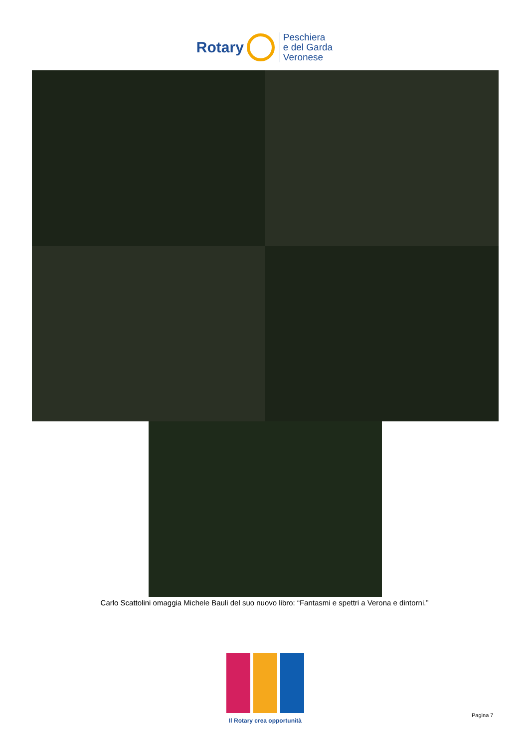Rotary
Peschiera
e del Garda
Veronese
Carlo Scattolini omaggia Michele Bauli del suo nuovo libro: “Fantasmi e spettri a Verona e dintorni.”
Il Rotary crea opportunità
Pagina 7